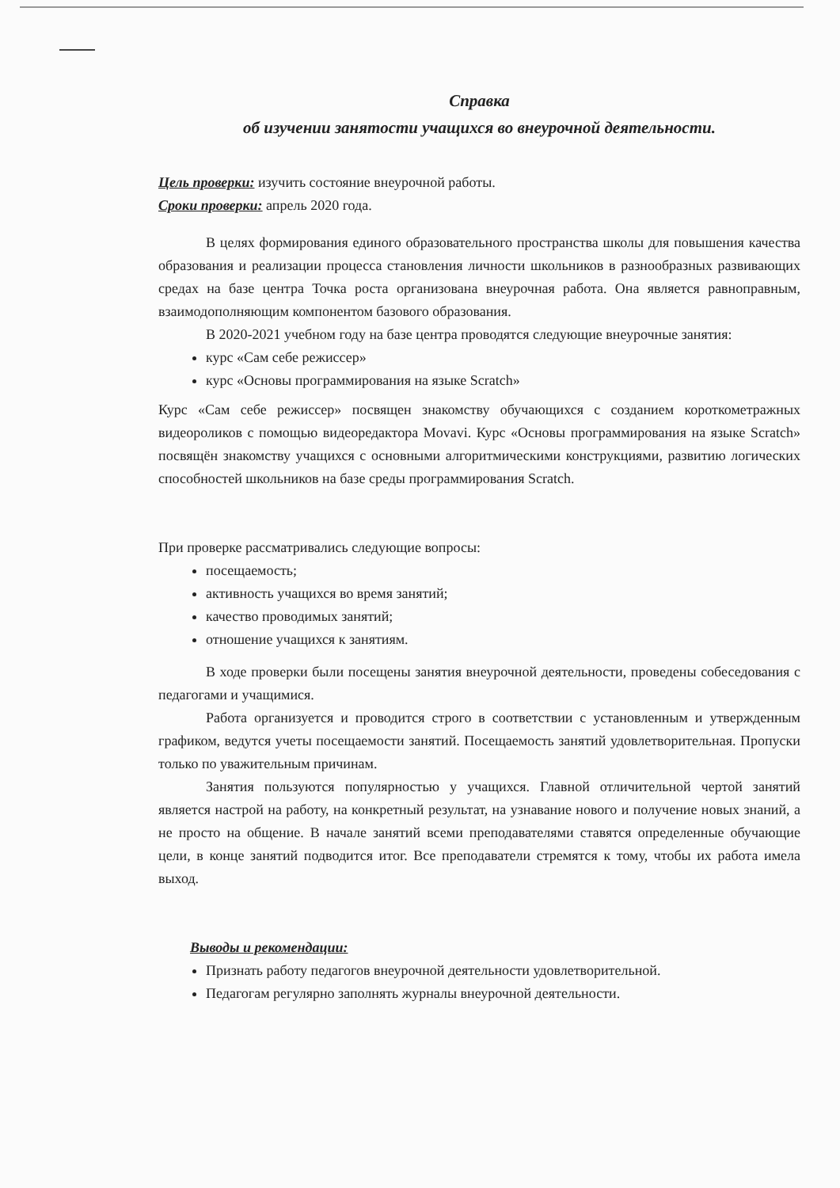Справка
об изучении занятости учащихся во внеурочной деятельности.
Цель проверки: изучить состояние внеурочной работы.
Сроки проверки: апрель 2020 года.
В целях формирования единого образовательного пространства школы для повышения качества образования и реализации процесса становления личности школьников в разнообразных развивающих средах на базе центра Точка роста организована внеурочная работа. Она является равноправным, взаимодополняющим компонентом базового образования.
В 2020-2021 учебном году на базе центра проводятся следующие внеурочные занятия:
курс «Сам себе режиссер»
курс «Основы программирования на языке Scratch»
Курс «Сам себе режиссер» посвящен знакомству обучающихся с созданием короткометражных видеороликов с помощью видеоредактора Movavi. Курс «Основы программирования на языке Scratch» посвящён знакомству учащихся с основными алгоритмическими конструкциями, развитию логических способностей школьников на базе среды программирования Scratch.
При проверке рассматривались следующие вопросы:
посещаемость;
активность учащихся во время занятий;
качество проводимых занятий;
отношение учащихся к занятиям.
В ходе проверки были посещены занятия внеурочной деятельности, проведены собеседования с педагогами и учащимися.
Работа организуется и проводится строго в соответствии с установленным и утвержденным графиком, ведутся учеты посещаемости занятий. Посещаемость занятий удовлетворительная. Пропуски только по уважительным причинам.
Занятия пользуются популярностью у учащихся. Главной отличительной чертой занятий является настрой на работу, на конкретный результат, на узнавание нового и получение новых знаний, а не просто на общение. В начале занятий всеми преподавателями ставятся определенные обучающие цели, в конце занятий подводится итог. Все преподаватели стремятся к тому, чтобы их работа имела выход.
Выводы и рекомендации:
Признать работу педагогов внеурочной деятельности удовлетворительной.
Педагогам регулярно заполнять журналы внеурочной деятельности.